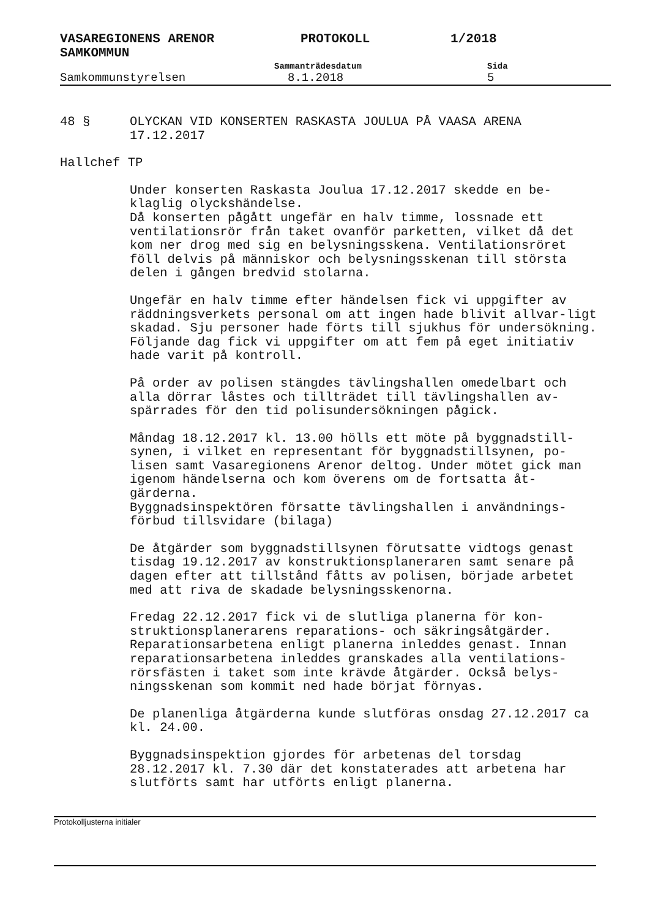VASAREGIONENS ARENOR
SAMKOMMUN
PROTOKOLL 1/2018
Sammanträdesdatum Sida
Samkommunstyrelsen 8.1.2018 5
48 § OLYCKAN VID KONSERTEN RASKASTA JOULUA PÅ VAASA ARENA
17.12.2017
Hallchef TP
Under konserten Raskasta Joulua 17.12.2017 skedde en be-
klaglig olyckshändelse.
Då konserten pågått ungefär en halv timme, lossnade ett ventilationsrör från taket ovanför parketten, vilket då det kom ner drog med sig en belysningsskena. Ventilationsröret föll delvis på människor och belysningsskenan till största delen i gången bredvid stolarna.
Ungefär en halv timme efter händelsen fick vi uppgifter av räddningsverkets personal om att ingen hade blivit allvar-ligt skadad. Sju personer hade förts till sjukhus för undersökning. Följande dag fick vi uppgifter om att fem på eget initiativ hade varit på kontroll.
På order av polisen stängdes tävlingshallen omedelbart och alla dörrar låstes och tillträdet till tävlingshallen av-spärrades för den tid polisundersökningen pågick.
Måndag 18.12.2017 kl. 13.00 hölls ett möte på byggnadstill-synen, i vilket en representant för byggnadstillsynen, po-lisen samt Vasaregionens Arenor deltog. Under mötet gick man igenom händelserna och kom överens om de fortsatta åt-gärderna.
Byggnadsinspektören försatte tävlingshallen i användnings-förbud tillsvidare (bilaga)
De åtgärder som byggnadstillsynen förutsatte vidtogs genast tisdag 19.12.2017 av konstruktionsplaneraren samt senare på dagen efter att tillstånd fåtts av polisen, började arbetet med att riva de skadade belysningsskenorna.
Fredag 22.12.2017 fick vi de slutliga planerna för kon-struktionsplanerarens reparations- och säkringsåtgärder. Reparationsarbetena enligt planerna inleddes genast. Innan reparationsarbetena inleddes granskades alla ventilations-rörsfästen i taket som inte krävde åtgärder. Också belys-ningsskenan som kommit ned hade börjat förnyas.
De planenliga åtgärderna kunde slutföras onsdag 27.12.2017 ca kl. 24.00.
Byggnadsinspektion gjordes för arbetenas del torsdag 28.12.2017 kl. 7.30 där det konstaterades att arbetena har slutförts samt har utförts enligt planerna.
Protokolljusterna initialer